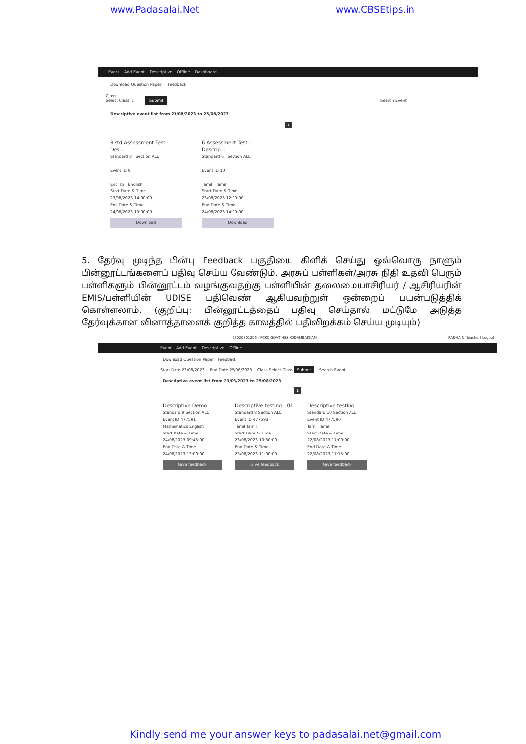www.Padasalai.Net www.CBSEtips.in
Event Add Event Descriptive Offline Dashboard
Download Question Paper Feedback
Class
Select Class ⌄ Submit Search Event
Descriptive event list from 23/08/2023 to 25/08/2023
1
8 std Assessment Test - Des...
Standard 8 Section ALL
Event ID 9
English English
Start Date & Time
23/08/2023 14:00:00
End Date & Time
24/08/2023 13:00:00
Download
6 Assessment Test - Descrip...
Standard 6 Section ALL
Event ID 10
Tamil Tamil
Start Date & Time
23/08/2023 12:00:00
End Date & Time
24/08/2023 14:00:00
Download
5. தேர்வு முடிந்த பின்பு Feedback பகுதியை கிளிக் செய்து ஒவ்வொரு நாளும் பின்னூட்டங்களைப் பதிவு செய்ய வேண்டும். அரசுப் பள்ளிகள்/அரசு நிதி உதவி பெரும் பள்ளிகளும் பின்னூட்டம் வழங்குவதற்கு பள்ளியின் தலைமையாசிரியர் / ஆசிரியரின் EMIS/பள்ளியின் UDISE பதிவெண் ஆகியவற்றுள் ஒன்றைப் பயன்படுத்திக் கொள்ளலாம். (குறிப்பு: பின்னூட்டத்தைப் பதிவு செய்தால் மட்டுமே அடுத்த தேர்வுக்கான வினாத்தாளைக் குறித்த காலத்தில் பதிவிறக்கம் செய்ய முடியும்)
33020801206 - PCKC GOVT HSS KODAMBAKKAM RADHA N (teacher) Logout
Event Add Event Descriptive Offline
Download Question Paper Feedback
Start Date 23/08/2023 End Date 25/08/2023 Class Select Class Submit Search Event
Descriptive event list from 23/08/2023 to 25/08/2023
1
Descriptive Demo
Standard 9 Section ALL
Event ID 477591
Mathematics English
Start Date & Time
24/08/2023 09:45:00
End Date & Time
24/08/2023 13:00:00
Give feedback
Descriptive testing - 01
Standard 8 Section ALL
Event ID 477593
Tamil Tamil
Start Date & Time
23/08/2023 10:30:00
End Date & Time
23/08/2023 11:00:00
Give feedback
Descriptive testing
Standard 10 Section ALL
Event ID 477590
Tamil Tamil
Start Date & Time
22/08/2023 17:00:00
End Date & Time
22/08/2023 17:15:00
Give feedback
Kindly send me your answer keys to padasalai.net@gmail.com